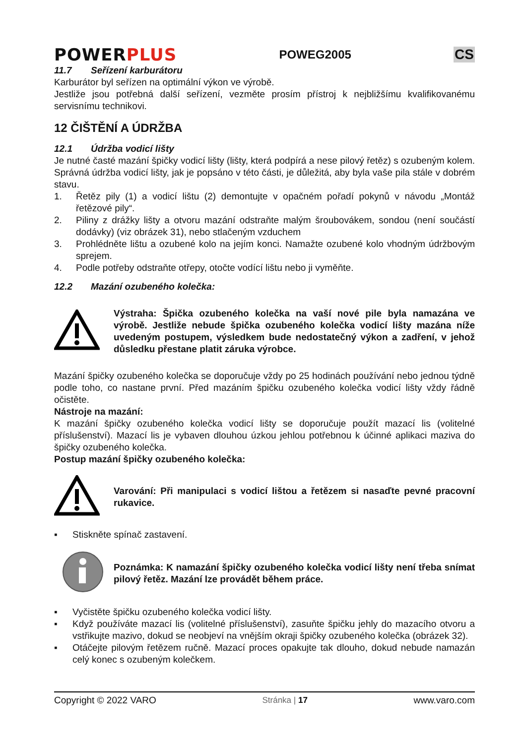POWERPLUS
POWEG2005
CS
11.7 Seřízení karburátoru
Karburátor byl seřízen na optimální výkon ve výrobě.
Jestliže jsou potřebná další seřízení, vezměte prosím přístroj k nejbližšímu kvalifikovanému servisnímu technikovi.
12 ČIŠTĚNÍ A ÚDRŽBA
12.1 Údržba vodicí lišty
Je nutné časté mazání špičky vodicí lišty (lišty, která podpírá a nese pilový řetěz) s ozubeným kolem. Správná údržba vodicí lišty, jak je popsáno v této části, je důležitá, aby byla vaše pila stále v dobrém stavu.
1. Řetěz pily (1) a vodicí lištu (2) demontujte v opačném pořadí pokynů v návodu „Montáž řetězové pily“.
2. Piliny z drážky lišty a otvoru mazání odstraňte malým šroubovákem, sondou (není součástí dodávky) (viz obrázek 31), nebo stlačeným vzduchem
3. Prohlédněte lištu a ozubené kolo na jejím konci. Namažte ozubené kolo vhodným údržbovým sprejem.
4. Podle potřeby odstraňte otřepy, otočte vodící lištu nebo ji vyměňte.
12.2 Mazání ozubeného kolečka:
Výstraha: Špička ozubeného kolečka na vaší nové pile byla namazána ve výrobě. Jestliže nebude špička ozubeného kolečka vodicí lišty mazána níže uvedeným postupem, výsledkem bude nedostatečný výkon a zadření, v jehož důsledku přestane platit záruka výrobce.
Mazání špičky ozubeného kolečka se doporučuje vždy po 25 hodinách používání nebo jednou týdně podle toho, co nastane první. Před mazáním špičku ozubeného kolečka vodicí lišty vždy řádně očistěte.
Nástroje na mazání:
K mazání špičky ozubeného kolečka vodicí lišty se doporučuje použít mazací lis (volitelné příslušenství). Mazací lis je vybaven dlouhou úzkou jehlou potřebnou k účinné aplikaci maziva do špičky ozubeného kolečka.
Postup mazání špičky ozubeného kolečka:
Varování: Při manipulaci s vodicí lištou a řetězem si nasaďte pevné pracovní rukavice.
▪ Stiskněte spínač zastavení.
Poznámka: K namazání špičky ozubeného kolečka vodicí lišty není třeba snímat pilový řetěz. Mazání lze provádět během práce.
▪ Vyčistěte špičku ozubeného kolečka vodicí lišty.
▪ Když používáte mazací lis (volitelné příslušenství), zasuňte špičku jehly do mazacího otvoru a vstřikujte mazivo, dokud se neobjeví na vnějším okraji špičky ozubeného kolečka (obrázek 32).
▪ Otáčejte pilovým řetězem ručně. Mazací proces opakujte tak dlouho, dokud nebude namazán celý konec s ozubeným kolečkem.
Copyright © 2022 VARO Stránka | 17 www.varo.com